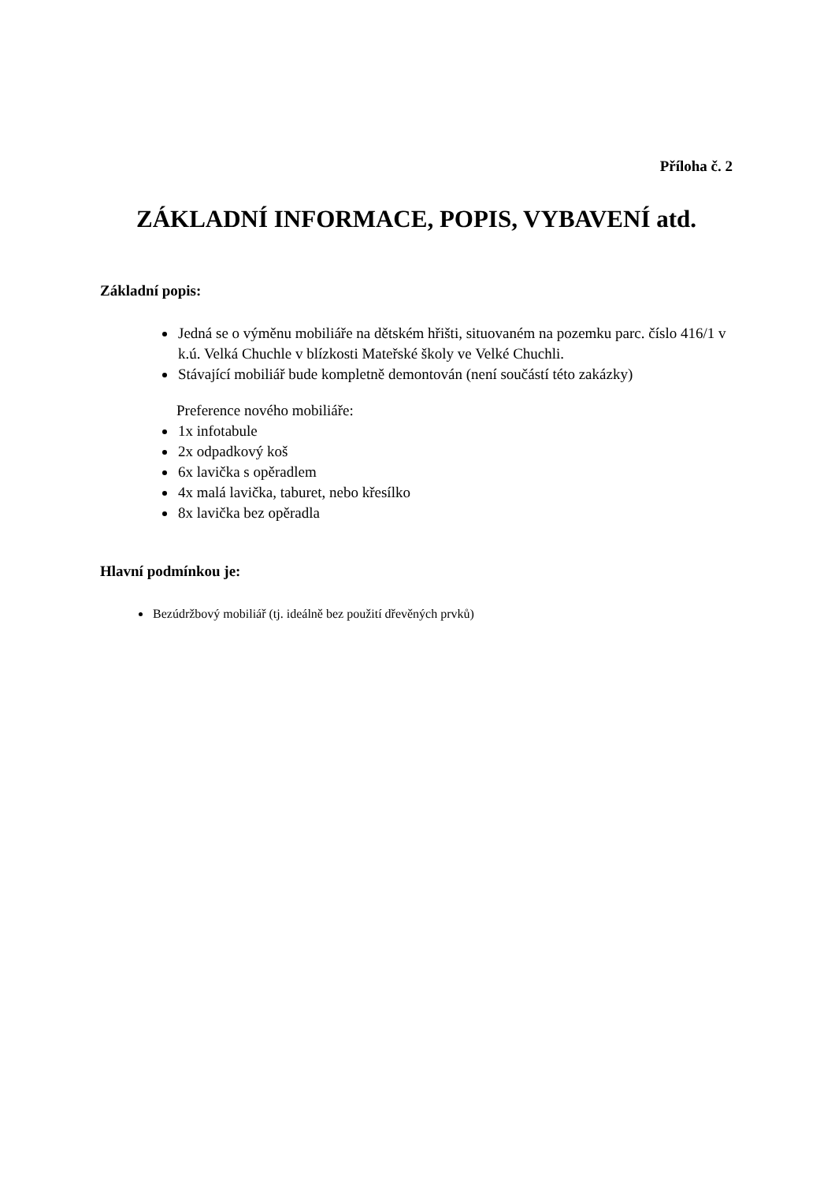Příloha č. 2
ZÁKLADNÍ INFORMACE, POPIS, VYBAVENÍ atd.
Základní popis:
Jedná se o výměnu mobiliáře na dětském hřišti, situovaném na pozemku parc. číslo 416/1 v k.ú. Velká Chuchle v blízkosti Mateřské školy ve Velké Chuchli.
Stávající mobiliář bude kompletně demontován (není součástí této zakázky)
Preference nového mobiliáře:
1x infotabule
2x odpadkový koš
6x lavička s opěradlem
4x malá lavička, taburet, nebo křesílko
8x lavička bez opěradla
Hlavní podmínkou je:
Bezúdržbový mobiliář (tj. ideálně bez použití dřevěných prvků)